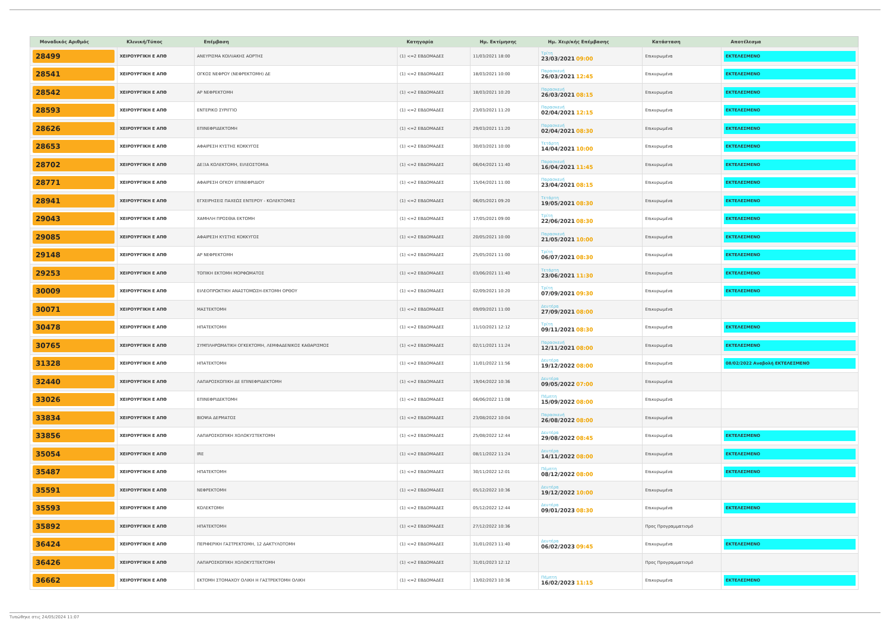| Μοναδικός Αριθμός | Κλινική/Τύπος | Επέμβαση | Κατηγορία | Ημ. Εκτίμησης | Ημ. Χειρ/κής Επέμβασης | Κατάσταση | Αποτέλεσμα |
| --- | --- | --- | --- | --- | --- | --- | --- |
| 28499 | ΧΕΙΡΟΥΡΓΙΚΗ Ε ΑΠΘ | ΑΝΕΥΡΙΣΜΑ ΚΟΙΛΙΑΚΗΣ ΑΟΡΤΗΣ | (1) <=2 ΕΒΔΟΜΑΔΕΣ | 11/03/2021 18:00 | Τρίτη 23/03/2021 09:00 | Επικυρωμένα | ΕΚΤΕΛΕΣΜΕΝΟ |
| 28541 | ΧΕΙΡΟΥΡΓΙΚΗ Ε ΑΠΘ | ΟΓΚΟΣ ΝΕΦΡΟΥ (ΝΕΦΡΕΚΤΟΜΗ) ΔΕ | (1) <=2 ΕΒΔΟΜΑΔΕΣ | 18/03/2021 10:00 | Παρασκευή 26/03/2021 12:45 | Επικυρωμένα | ΕΚΤΕΛΕΣΜΕΝΟ |
| 28542 | ΧΕΙΡΟΥΡΓΙΚΗ Ε ΑΠΘ | ΑΡ ΝΕΦΡΕΚΤΟΜΗ | (1) <=2 ΕΒΔΟΜΑΔΕΣ | 18/03/2021 10:20 | Παρασκευή 26/03/2021 08:15 | Επικυρωμένα | ΕΚΤΕΛΕΣΜΕΝΟ |
| 28593 | ΧΕΙΡΟΥΡΓΙΚΗ Ε ΑΠΘ | ΕΝΤΕΡΙΚΟ ΣΥΡΙΓΓΙΟ | (1) <=2 ΕΒΔΟΜΑΔΕΣ | 23/03/2021 11:20 | Παρασκευή 02/04/2021 12:15 | Επικυρωμένα | ΕΚΤΕΛΕΣΜΕΝΟ |
| 28626 | ΧΕΙΡΟΥΡΓΙΚΗ Ε ΑΠΘ | ΕΠΙΝΕΦΡΙΔΕΚΤΟΜΗ | (1) <=2 ΕΒΔΟΜΑΔΕΣ | 29/03/2021 11:20 | Παρασκευή 02/04/2021 08:30 | Επικυρωμένα | ΕΚΤΕΛΕΣΜΕΝΟ |
| 28653 | ΧΕΙΡΟΥΡΓΙΚΗ Ε ΑΠΘ | ΑΦΑΙΡΕΣΗ ΚΥΣΤΗΣ ΚΟΚΚΥΓΟΣ | (1) <=2 ΕΒΔΟΜΑΔΕΣ | 30/03/2021 10:00 | Τετάρτη 14/04/2021 10:00 | Επικυρωμένα | ΕΚΤΕΛΕΣΜΕΝΟ |
| 28702 | ΧΕΙΡΟΥΡΓΙΚΗ Ε ΑΠΘ | ΔΕΞΙΑ ΚΟΛΕΚΤΟΜΗ, ΕΙΛΕΟΣΤΟΜΙΑ | (1) <=2 ΕΒΔΟΜΑΔΕΣ | 06/04/2021 11:40 | Παρασκευή 16/04/2021 11:45 | Επικυρωμένα | ΕΚΤΕΛΕΣΜΕΝΟ |
| 28771 | ΧΕΙΡΟΥΡΓΙΚΗ Ε ΑΠΘ | ΑΦΑΙΡΕΣΗ ΟΓΚΟΥ ΕΠΙΝΕΦΡΙΔΙΟΥ | (1) <=2 ΕΒΔΟΜΑΔΕΣ | 15/04/2021 11:00 | Παρασκευή 23/04/2021 08:15 | Επικυρωμένα | ΕΚΤΕΛΕΣΜΕΝΟ |
| 28941 | ΧΕΙΡΟΥΡΓΙΚΗ Ε ΑΠΘ | ΕΓΧΕΙΡΗΣΕΙΣ ΠΑΧΕΩΣ ΕΝΤΕΡΟΥ - ΚΟΛΕΚΤΟΜΕΣ | (1) <=2 ΕΒΔΟΜΑΔΕΣ | 06/05/2021 09:20 | Τετάρτη 19/05/2021 08:30 | Επικυρωμένα | ΕΚΤΕΛΕΣΜΕΝΟ |
| 29043 | ΧΕΙΡΟΥΡΓΙΚΗ Ε ΑΠΘ | ΧΑΜΗΛΗ ΠΡΟΣΘΙΑ ΕΚΤΟΜΗ | (1) <=2 ΕΒΔΟΜΑΔΕΣ | 17/05/2021 09:00 | Τρίτη 22/06/2021 08:30 | Επικυρωμένα | ΕΚΤΕΛΕΣΜΕΝΟ |
| 29085 | ΧΕΙΡΟΥΡΓΙΚΗ Ε ΑΠΘ | ΑΦΑΙΡΕΣΗ ΚΥΣΤΗΣ ΚΟΚΚΥΓΟΣ | (1) <=2 ΕΒΔΟΜΑΔΕΣ | 20/05/2021 10:00 | Παρασκευή 21/05/2021 10:00 | Επικυρωμένα | ΕΚΤΕΛΕΣΜΕΝΟ |
| 29148 | ΧΕΙΡΟΥΡΓΙΚΗ Ε ΑΠΘ | ΑΡ ΝΕΦΡΕΚΤΟΜΗ | (1) <=2 ΕΒΔΟΜΑΔΕΣ | 25/05/2021 11:00 | Τρίτη 06/07/2021 08:30 | Επικυρωμένα | ΕΚΤΕΛΕΣΜΕΝΟ |
| 29253 | ΧΕΙΡΟΥΡΓΙΚΗ Ε ΑΠΘ | ΤΟΠΙΚΗ ΕΚΤΟΜΗ ΜΟΡΦΩΜΑΤΟΣ | (1) <=2 ΕΒΔΟΜΑΔΕΣ | 03/06/2021 11:40 | Τετάρτη 23/06/2021 11:30 | Επικυρωμένα | ΕΚΤΕΛΕΣΜΕΝΟ |
| 30009 | ΧΕΙΡΟΥΡΓΙΚΗ Ε ΑΠΘ | ΕΙΛΕΟΠΡΩΚΤΙΚΗ ΑΝΑΣΤΟΜΩΣΗ-ΕΚΤΟΜΗ ΟΡΘΟΥ | (1) <=2 ΕΒΔΟΜΑΔΕΣ | 02/09/2021 10:20 | Τρίτη 07/09/2021 09:30 | Επικυρωμένα | ΕΚΤΕΛΕΣΜΕΝΟ |
| 30071 | ΧΕΙΡΟΥΡΓΙΚΗ Ε ΑΠΘ | ΜΑΣΤΕΚΤΟΜΗ | (1) <=2 ΕΒΔΟΜΑΔΕΣ | 09/09/2021 11:00 | Δευτέρα 27/09/2021 08:00 | Επικυρωμένα | |
| 30478 | ΧΕΙΡΟΥΡΓΙΚΗ Ε ΑΠΘ | ΗΠΑΤΕΚΤΟΜΗ | (1) <=2 ΕΒΔΟΜΑΔΕΣ | 11/10/2021 12:12 | Τρίτη 09/11/2021 08:30 | Επικυρωμένα | ΕΚΤΕΛΕΣΜΕΝΟ |
| 30765 | ΧΕΙΡΟΥΡΓΙΚΗ Ε ΑΠΘ | ΣΥΜΠΛΗΡΩΜΑΤΙΚΗ ΟΓΚΕΚΤΟΜΗ, ΛΕΜΦΑΔΕΝΙΚΟΣ ΚΑΘΑΡΙΣΜΟΣ | (1) <=2 ΕΒΔΟΜΑΔΕΣ | 02/11/2021 11:24 | Παρασκευή 12/11/2021 08:00 | Επικυρωμένα | ΕΚΤΕΛΕΣΜΕΝΟ |
| 31328 | ΧΕΙΡΟΥΡΓΙΚΗ Ε ΑΠΘ | ΗΠΑΤΕΚΤΟΜΗ | (1) <=2 ΕΒΔΟΜΑΔΕΣ | 11/01/2022 11:56 | Δευτέρα 19/12/2022 08:00 | Επικυρωμένα | 08/02/2022 Αναβολή ΕΚΤΕΛΕΣΜΕΝΟ |
| 32440 | ΧΕΙΡΟΥΡΓΙΚΗ Ε ΑΠΘ | ΛΑΠΑΡΟΣΚΟΠΙΚΗ ΔΕ ΕΠΙΝΕΦΡΙΔΕΚΤΟΜΗ | (1) <=2 ΕΒΔΟΜΑΔΕΣ | 19/04/2022 10:36 | Δευτέρα 09/05/2022 07:00 | Επικυρωμένα | |
| 33026 | ΧΕΙΡΟΥΡΓΙΚΗ Ε ΑΠΘ | ΕΠΙΝΕΦΡΙΔΕΚΤΟΜΗ | (1) <=2 ΕΒΔΟΜΑΔΕΣ | 06/06/2022 11:08 | Πέμπτη 15/09/2022 08:00 | Επικυρωμένα | |
| 33834 | ΧΕΙΡΟΥΡΓΙΚΗ Ε ΑΠΘ | ΒΙΟΨΙΑ ΔΕΡΜΑΤΟΣ | (1) <=2 ΕΒΔΟΜΑΔΕΣ | 23/08/2022 10:04 | Παρασκευή 26/08/2022 08:00 | Επικυρωμένα | |
| 33856 | ΧΕΙΡΟΥΡΓΙΚΗ Ε ΑΠΘ | ΛΑΠΑΡΟΣΚΟΠΙΚΗ ΧΟΛΟΚΥΣΤΕΚΤΟΜΗ | (1) <=2 ΕΒΔΟΜΑΔΕΣ | 25/08/2022 12:44 | Δευτέρα 29/08/2022 08:45 | Επικυρωμένα | ΕΚΤΕΛΕΣΜΕΝΟ |
| 35054 | ΧΕΙΡΟΥΡΓΙΚΗ Ε ΑΠΘ | IRE | (1) <=2 ΕΒΔΟΜΑΔΕΣ | 08/11/2022 11:24 | Δευτέρα 14/11/2022 08:00 | Επικυρωμένα | ΕΚΤΕΛΕΣΜΕΝΟ |
| 35487 | ΧΕΙΡΟΥΡΓΙΚΗ Ε ΑΠΘ | ΗΠΑΤΕΚΤΟΜΗ | (1) <=2 ΕΒΔΟΜΑΔΕΣ | 30/11/2022 12:01 | Πέμπτη 08/12/2022 08:00 | Επικυρωμένα | ΕΚΤΕΛΕΣΜΕΝΟ |
| 35591 | ΧΕΙΡΟΥΡΓΙΚΗ Ε ΑΠΘ | ΝΕΦΡΕΚΤΟΜΗ | (1) <=2 ΕΒΔΟΜΑΔΕΣ | 05/12/2022 10:36 | Δευτέρα 19/12/2022 10:00 | Επικυρωμένα | |
| 35593 | ΧΕΙΡΟΥΡΓΙΚΗ Ε ΑΠΘ | ΚΟΛΕΚΤΟΜΗ | (1) <=2 ΕΒΔΟΜΑΔΕΣ | 05/12/2022 12:44 | Δευτέρα 09/01/2023 08:30 | Επικυρωμένα | ΕΚΤΕΛΕΣΜΕΝΟ |
| 35892 | ΧΕΙΡΟΥΡΓΙΚΗ Ε ΑΠΘ | ΗΠΑΤΕΚΤΟΜΗ | (1) <=2 ΕΒΔΟΜΑΔΕΣ | 27/12/2022 10:36 | | Προς Προγραμματισμό | |
| 36424 | ΧΕΙΡΟΥΡΓΙΚΗ Ε ΑΠΘ | ΠΕΡΙΦΕΡΙΚΗ ΓΑΣΤΡΕΚΤΟΜΗ, 12 ΔΑΚΤΥΛΟΤΟΜΗ | (1) <=2 ΕΒΔΟΜΑΔΕΣ | 31/01/2023 11:40 | Δευτέρα 06/02/2023 09:45 | Επικυρωμένα | ΕΚΤΕΛΕΣΜΕΝΟ |
| 36426 | ΧΕΙΡΟΥΡΓΙΚΗ Ε ΑΠΘ | ΛΑΠΑΡΟΣΚΟΠΙΚΗ ΧΟΛΟΚΥΣΤΕΚΤΟΜΗ | (1) <=2 ΕΒΔΟΜΑΔΕΣ | 31/01/2023 12:12 | | Προς Προγραμματισμό | |
| 36662 | ΧΕΙΡΟΥΡΓΙΚΗ Ε ΑΠΘ | ΕΚΤΟΜΗ ΣΤΟΜΑΧΟΥ ΟΛΙΚΗ Η ΓΑΣΤΡΕΚΤΟΜΗ ΟΛΙΚΗ | (1) <=2 ΕΒΔΟΜΑΔΕΣ | 13/02/2023 10:36 | Πέμπτη 16/02/2023 11:15 | Επικυρωμένα | ΕΚΤΕΛΕΣΜΕΝΟ |
Τυπώθηκε στις 24/05/2024 11:07